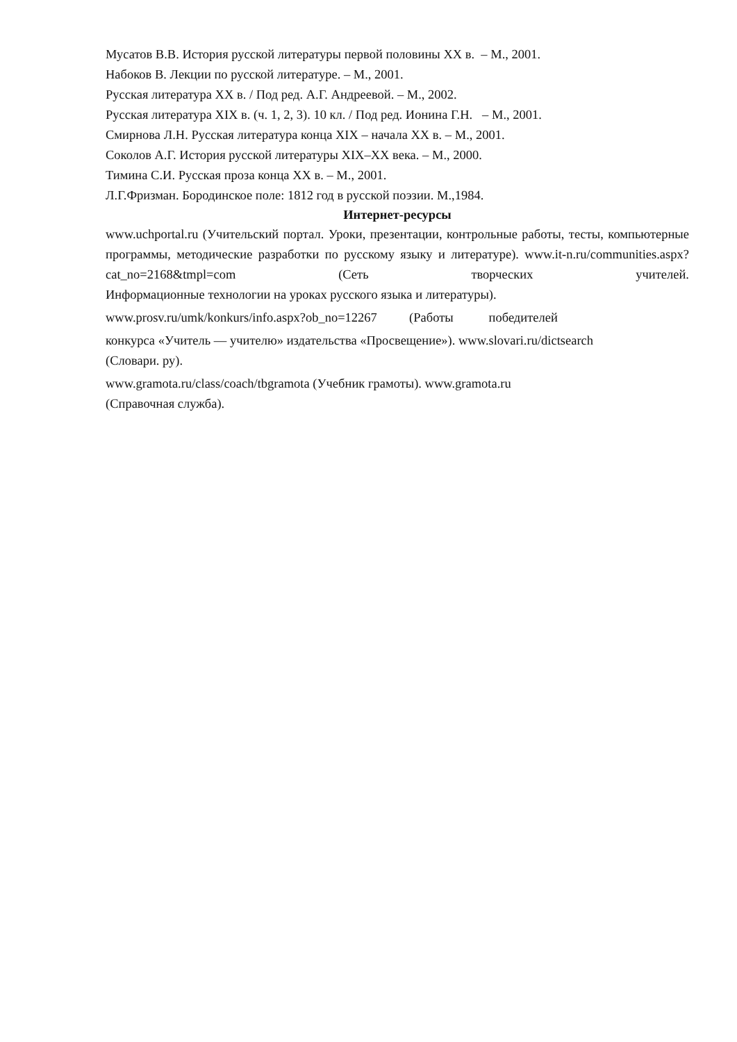Мусатов В.В. История русской литературы первой половины XX в. – М., 2001.
Набоков В. Лекции по русской литературе. – М., 2001.
Русская литература XX в. / Под ред. А.Г. Андреевой. – М., 2002.
Русская литература XIX в. (ч. 1, 2, 3). 10 кл. / Под ред. Ионина Г.Н. – М., 2001.
Смирнова Л.Н. Русская литература конца XIX – начала XX в. – М., 2001.
Соколов А.Г. История русской литературы XIX–XX века. – М., 2000.
Тимина С.И. Русская проза конца XX в. – М., 2001.
Л.Г.Фризман. Бородинское поле: 1812 год в русской поэзии. М.,1984.
Интернет-ресурсы
www.uchportal.ru (Учительский портал. Уроки, презентации, контрольные работы, тесты, компьютерные программы, методические разработки по русскому языку и литературе). www.it-n.ru/communities.aspx?cat_no=2168&tmpl=com (Сеть творческих учителей.
Информационные технологии на уроках русского языка и литературы).
www.prosv.ru/umk/konkurs/info.aspx?ob_no=12267 (Работы победителей
конкурса «Учитель — учителю» издательства «Просвещение»). www.slovari.ru/dictsearch
(Словари. ру).
www.gramota.ru/class/coach/tbgramota (Учебник грамоты). www.gramota.ru
(Справочная служба).